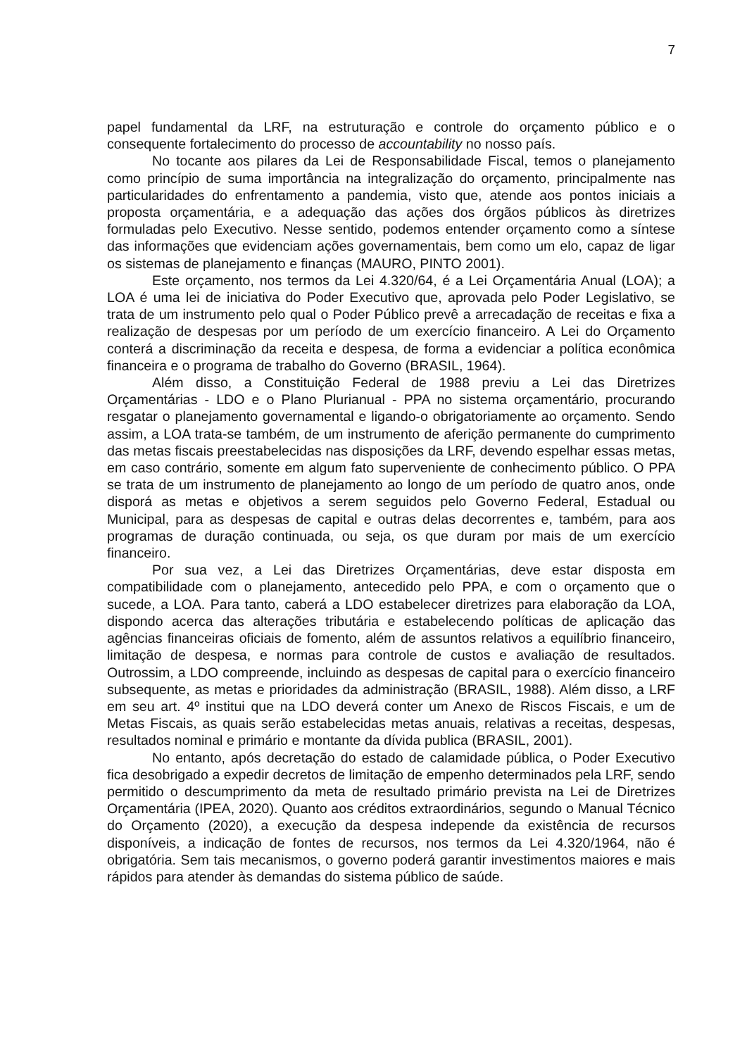7
papel fundamental da LRF, na estruturação e controle do orçamento público e o consequente fortalecimento do processo de accountability no nosso país.
No tocante aos pilares da Lei de Responsabilidade Fiscal, temos o planejamento como princípio de suma importância na integralização do orçamento, principalmente nas particularidades do enfrentamento a pandemia, visto que, atende aos pontos iniciais a proposta orçamentária, e a adequação das ações dos órgãos públicos às diretrizes formuladas pelo Executivo. Nesse sentido, podemos entender orçamento como a síntese das informações que evidenciam ações governamentais, bem como um elo, capaz de ligar os sistemas de planejamento e finanças (MAURO, PINTO 2001).
Este orçamento, nos termos da Lei 4.320/64, é a Lei Orçamentária Anual (LOA); a LOA é uma lei de iniciativa do Poder Executivo que, aprovada pelo Poder Legislativo, se trata de um instrumento pelo qual o Poder Público prevê a arrecadação de receitas e fixa a realização de despesas por um período de um exercício financeiro. A Lei do Orçamento conterá a discriminação da receita e despesa, de forma a evidenciar a política econômica financeira e o programa de trabalho do Governo (BRASIL, 1964).
Além disso, a Constituição Federal de 1988 previu a Lei das Diretrizes Orçamentárias - LDO e o Plano Plurianual - PPA no sistema orçamentário, procurando resgatar o planejamento governamental e ligando-o obrigatoriamente ao orçamento. Sendo assim, a LOA trata-se também, de um instrumento de aferição permanente do cumprimento das metas fiscais preestabelecidas nas disposições da LRF, devendo espelhar essas metas, em caso contrário, somente em algum fato superveniente de conhecimento público. O PPA se trata de um instrumento de planejamento ao longo de um período de quatro anos, onde disporá as metas e objetivos a serem seguidos pelo Governo Federal, Estadual ou Municipal, para as despesas de capital e outras delas decorrentes e, também, para aos programas de duração continuada, ou seja, os que duram por mais de um exercício financeiro.
Por sua vez, a Lei das Diretrizes Orçamentárias, deve estar disposta em compatibilidade com o planejamento, antecedido pelo PPA, e com o orçamento que o sucede, a LOA. Para tanto, caberá a LDO estabelecer diretrizes para elaboração da LOA, dispondo acerca das alterações tributária e estabelecendo políticas de aplicação das agências financeiras oficiais de fomento, além de assuntos relativos a equilíbrio financeiro, limitação de despesa, e normas para controle de custos e avaliação de resultados. Outrossim, a LDO compreende, incluindo as despesas de capital para o exercício financeiro subsequente, as metas e prioridades da administração (BRASIL, 1988). Além disso, a LRF em seu art. 4º institui que na LDO deverá conter um Anexo de Riscos Fiscais, e um de Metas Fiscais, as quais serão estabelecidas metas anuais, relativas a receitas, despesas, resultados nominal e primário e montante da dívida publica (BRASIL, 2001).
No entanto, após decretação do estado de calamidade pública, o Poder Executivo fica desobrigado a expedir decretos de limitação de empenho determinados pela LRF, sendo permitido o descumprimento da meta de resultado primário prevista na Lei de Diretrizes Orçamentária (IPEA, 2020). Quanto aos créditos extraordinários, segundo o Manual Técnico do Orçamento (2020), a execução da despesa independe da existência de recursos disponíveis, a indicação de fontes de recursos, nos termos da Lei 4.320/1964, não é obrigatória. Sem tais mecanismos, o governo poderá garantir investimentos maiores e mais rápidos para atender às demandas do sistema público de saúde.